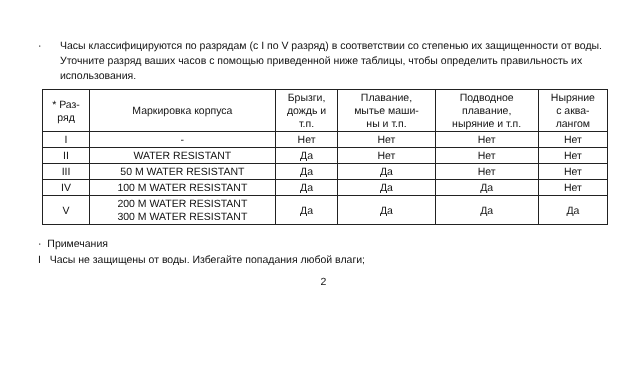· Часы классифицируются по разрядам (с I по V разряд) в соответствии со степенью их защищенности от воды. Уточните разряд ваших часов с помощью приведенной ниже таблицы, чтобы определить правильность их использования.
| * Раз- ряд | Маркировка корпуса | Брызги, дождь и т.п. | Плавание, мытье маши- ны и т.п. | Подводное плавание, ныряние и т.п. | Ныряние с аква- лангом |
| --- | --- | --- | --- | --- | --- |
| I | - | Нет | Нет | Нет | Нет |
| II | WATER RESISTANT | Да | Нет | Нет | Нет |
| III | 50 M WATER RESISTANT | Да | Да | Нет | Нет |
| IV | 100 M WATER RESISTANT | Да | Да | Да | Нет |
| V | 200 M WATER RESISTANT 300 M WATER RESISTANT | Да | Да | Да | Да |
· Примечания
I Часы не защищены от воды. Избегайте попадания любой влаги;
2